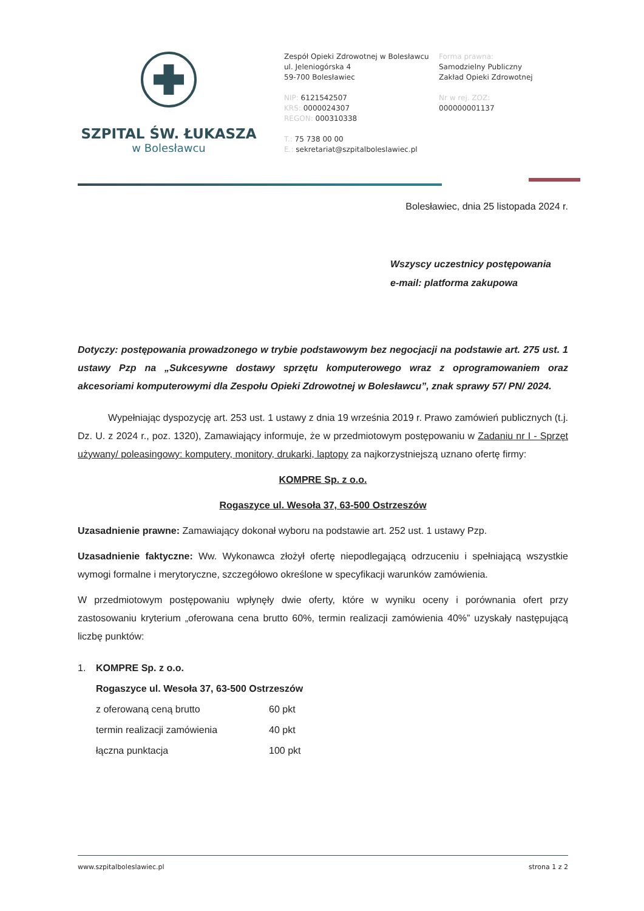SZPITAL ŚW. ŁUKASZA
w Bolesławcu
Zespół Opieki Zdrowotnej w Bolesławcu
ul. Jeleniogórska 4
59-700 Bolesławiec
NIP: 6121542507
KRS: 0000024307
REGON: 000310338
T.: 75 738 00 00
E.: sekretariat@szpitalboleslawiec.pl
Forma prawna:
Samodzielny Publiczny
Zakład Opieki Zdrowotnej
Nr w rej. ZOZ:
000000001137
Bolesławiec, dnia 25 listopada 2024 r.
Wszyscy uczestnicy postępowania
e-mail: platforma zakupowa
Dotyczy: postępowania prowadzonego w trybie podstawowym bez negocjacji na podstawie art. 275 ust. 1 ustawy Pzp na „Sukcesywne dostawy sprzętu komputerowego wraz z oprogramowaniem oraz akcesoriami komputerowymi dla Zespołu Opieki Zdrowotnej w Bolesławcu”, znak sprawy 57/ PN/ 2024.
Wypełniając dyspozycję art. 253 ust. 1 ustawy z dnia 19 września 2019 r. Prawo zamówień publicznych (t.j. Dz. U. z 2024 r., poz. 1320), Zamawiający informuje, że w przedmiotowym postępowaniu w Zadaniu nr I - Sprzęt używany/ poleasingowy: komputery, monitory, drukarki, laptopy za najkorzystniejszą uznano ofertę firmy:
KOMPRE Sp. z o.o.
Rogaszyce ul. Wesoła 37, 63-500 Ostrzeszów
Uzasadnienie prawne: Zamawiający dokonał wyboru na podstawie art. 252 ust. 1 ustawy Pzp.
Uzasadnienie faktyczne: Ww. Wykonawca złożył ofertę niepodlegającą odrzuceniu i spełniającą wszystkie wymogi formalne i merytoryczne, szczegółowo określone w specyfikacji warunków zamówienia.
W przedmiotowym postępowaniu wpłynęły dwie oferty, które w wyniku oceny i porównania ofert przy zastosowaniu kryterium „oferowana cena brutto 60%, termin realizacji zamówienia 40%” uzyskały następującą liczbę punktów:
| 1. | KOMPRE Sp. z o.o. | |
| | Rogaszyce ul. Wesoła 37, 63-500 Ostrzeszów | |
| | z oferowaną ceną brutto | 60 pkt |
| | termin realizacji zamówienia | 40 pkt |
| | łączna punktacja | 100 pkt |
www.szpitalboleslawiec.pl strona 1 z 2